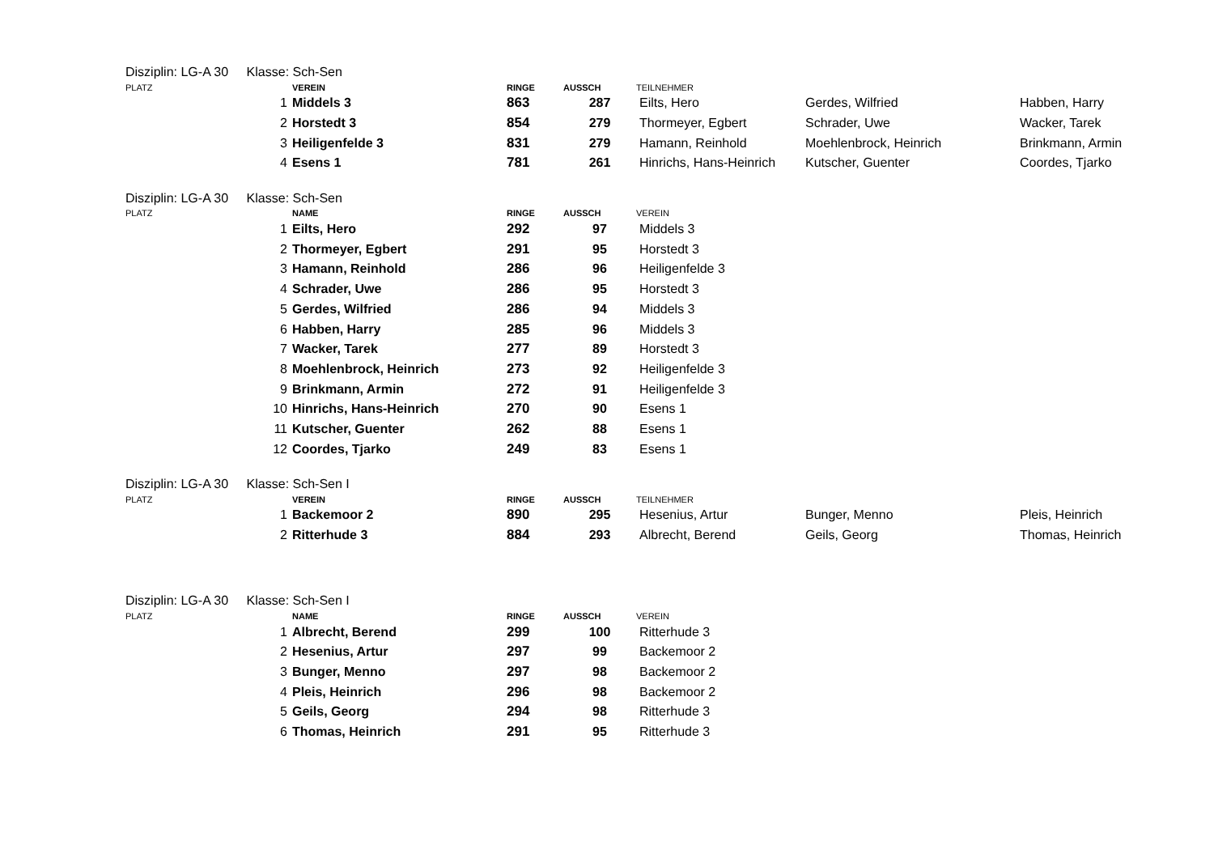Disziplin: LG-A 30 Klasse: Sch-Sen
| PLATZ | | VEREIN | RINGE | AUSSCH | TEILNEHMER | | |
| --- | --- | --- | --- | --- | --- | --- | --- |
| | 1 | Middels 3 | 863 | 287 | Eilts, Hero | Gerdes, Wilfried | Habben, Harry |
| | 2 | Horstedt 3 | 854 | 279 | Thormeyer, Egbert | Schrader, Uwe | Wacker, Tarek |
| | 3 | Heiligenfelde 3 | 831 | 279 | Hamann, Reinhold | Moehlenbrock, Heinrich | Brinkmann, Armin |
| | 4 | Esens 1 | 781 | 261 | Hinrichs, Hans-Heinrich | Kutscher, Guenter | Coordes, Tjarko |
Disziplin: LG-A 30 Klasse: Sch-Sen
| PLATZ | | NAME | RINGE | AUSSCH | VEREIN |
| --- | --- | --- | --- | --- | --- |
| | 1 | Eilts, Hero | 292 | 97 | Middels 3 |
| | 2 | Thormeyer, Egbert | 291 | 95 | Horstedt 3 |
| | 3 | Hamann, Reinhold | 286 | 96 | Heiligenfelde 3 |
| | 4 | Schrader, Uwe | 286 | 95 | Horstedt 3 |
| | 5 | Gerdes, Wilfried | 286 | 94 | Middels 3 |
| | 6 | Habben, Harry | 285 | 96 | Middels 3 |
| | 7 | Wacker, Tarek | 277 | 89 | Horstedt 3 |
| | 8 | Moehlenbrock, Heinrich | 273 | 92 | Heiligenfelde 3 |
| | 9 | Brinkmann, Armin | 272 | 91 | Heiligenfelde 3 |
| | 10 | Hinrichs, Hans-Heinrich | 270 | 90 | Esens 1 |
| | 11 | Kutscher, Guenter | 262 | 88 | Esens 1 |
| | 12 | Coordes, Tjarko | 249 | 83 | Esens 1 |
Disziplin: LG-A 30 Klasse: Sch-Sen I
| PLATZ | | VEREIN | RINGE | AUSSCH | TEILNEHMER | | |
| --- | --- | --- | --- | --- | --- | --- | --- |
| | 1 | Backemoor 2 | 890 | 295 | Hesenius, Artur | Bunger, Menno | Pleis, Heinrich |
| | 2 | Ritterhude 3 | 884 | 293 | Albrecht, Berend | Geils, Georg | Thomas, Heinrich |
Disziplin: LG-A 30 Klasse: Sch-Sen I
| PLATZ | | NAME | RINGE | AUSSCH | VEREIN |
| --- | --- | --- | --- | --- | --- |
| | 1 | Albrecht, Berend | 299 | 100 | Ritterhude 3 |
| | 2 | Hesenius, Artur | 297 | 99 | Backemoor 2 |
| | 3 | Bunger, Menno | 297 | 98 | Backemoor 2 |
| | 4 | Pleis, Heinrich | 296 | 98 | Backemoor 2 |
| | 5 | Geils, Georg | 294 | 98 | Ritterhude 3 |
| | 6 | Thomas, Heinrich | 291 | 95 | Ritterhude 3 |